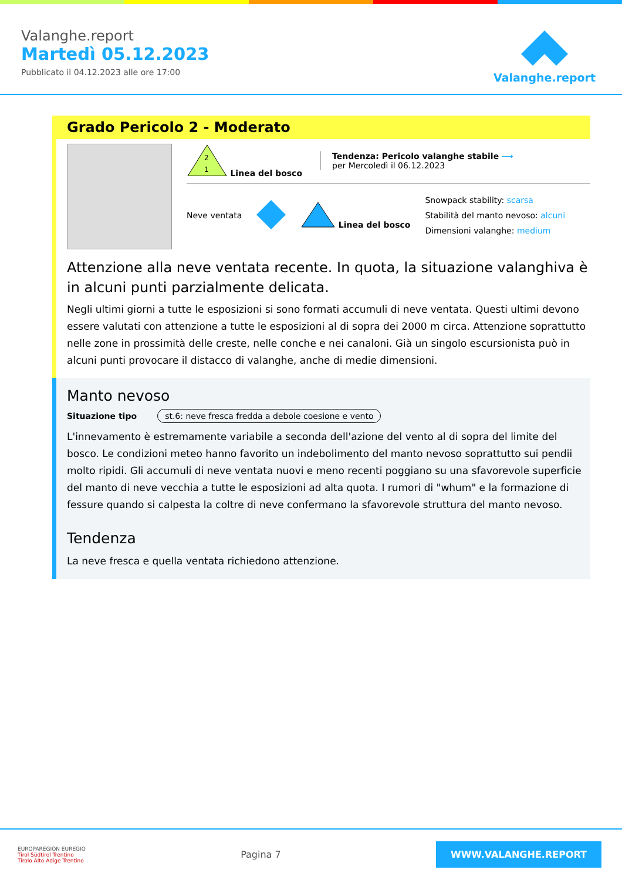Valanghe.report
Martedì 05.12.2023
Pubblicato il 04.12.2023 alle ore 17:00
Valanghe.report
Grado Pericolo 2 - Moderato
2
1
Linea del bosco
Tendenza: Pericolo valanghe stabile ⟶
per Mercoledì il 06.12.2023
Neve ventata Linea del bosco
Snowpack stability: scarsa
Stabilità del manto nevoso: alcuni
Dimensioni valanghe: medium
Attenzione alla neve ventata recente. In quota, la situazione valanghiva è in alcuni punti parzialmente delicata.
Negli ultimi giorni a tutte le esposizioni si sono formati accumuli di neve ventata. Questi ultimi devono essere valutati con attenzione a tutte le esposizioni al di sopra dei 2000 m circa. Attenzione soprattutto nelle zone in prossimità delle creste, nelle conche e nei canaloni. Già un singolo escursionista può in alcuni punti provocare il distacco di valanghe, anche di medie dimensioni.
Manto nevoso
Situazione tipo st.6: neve fresca fredda a debole coesione e vento
L'innevamento è estremamente variabile a seconda dell'azione del vento al di sopra del limite del bosco. Le condizioni meteo hanno favorito un indebolimento del manto nevoso soprattutto sui pendii molto ripidi. Gli accumuli di neve ventata nuovi e meno recenti poggiano su una sfavorevole superficie del manto di neve vecchia a tutte le esposizioni ad alta quota. I rumori di "whum" e la formazione di fessure quando si calpesta la coltre di neve confermano la sfavorevole struttura del manto nevoso.
Tendenza
La neve fresca e quella ventata richiedono attenzione.
EUROPAREGION EUREGIO
Tirol Südtirol Trentino
Tirolo Alto Adige Trentino
Pagina 7
WWW.VALANGHE.REPORT